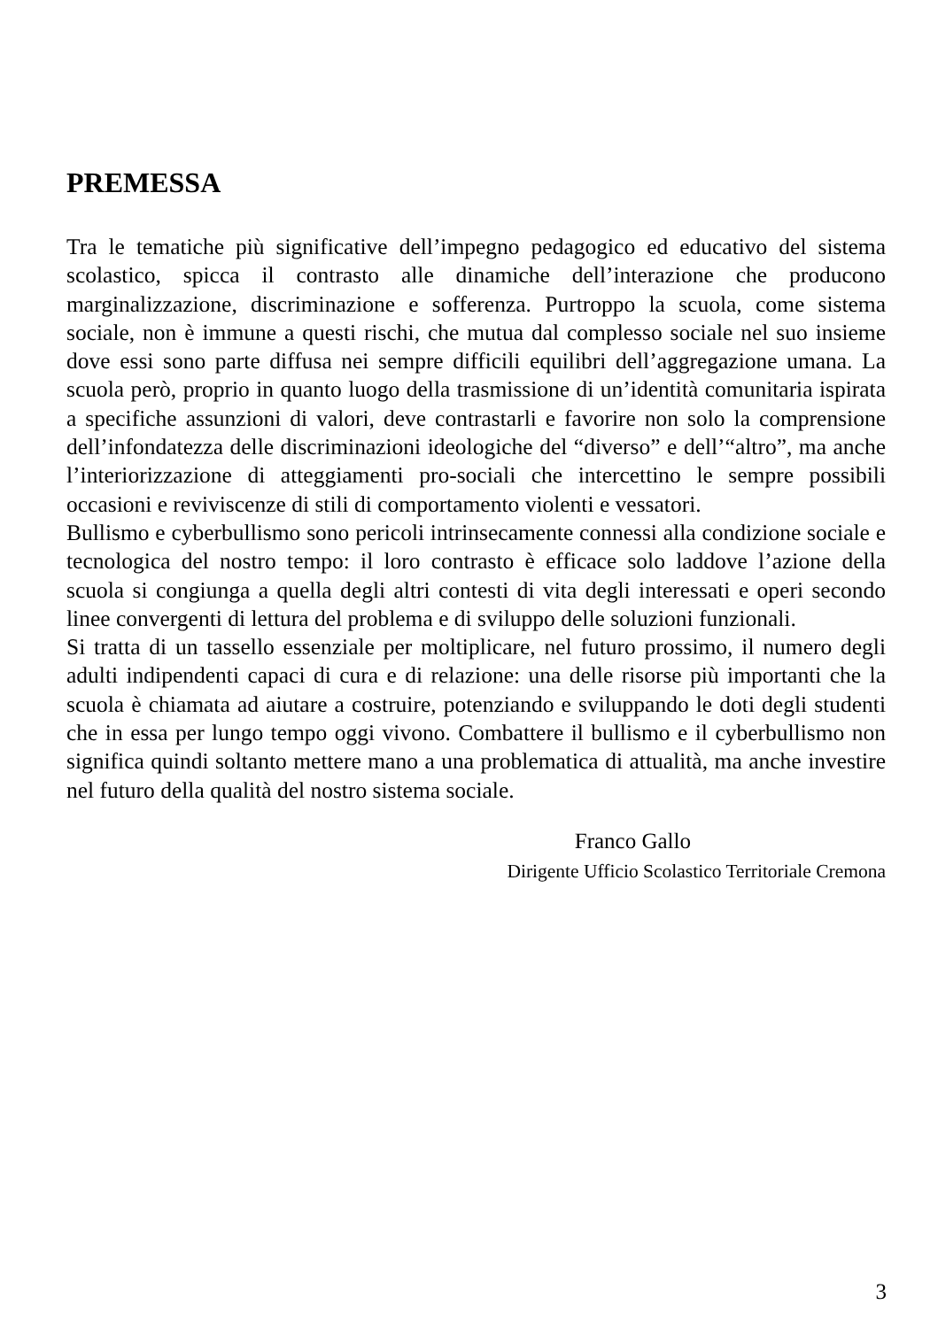PREMESSA
Tra le tematiche più significative dell’impegno pedagogico ed educativo del sistema scolastico, spicca il contrasto alle dinamiche dell’interazione che producono marginalizzazione, discriminazione e sofferenza. Purtroppo la scuola, come sistema sociale, non è immune a questi rischi, che mutua dal complesso sociale nel suo insieme dove essi sono parte diffusa nei sempre difficili equilibri dell’aggregazione umana. La scuola però, proprio in quanto luogo della trasmissione di un’identità comunitaria ispirata a specifiche assunzioni di valori, deve contrastarli e favorire non solo la comprensione dell’infondatezza delle discriminazioni ideologiche del “diverso” e dell’“altro”, ma anche l’interiorizzazione di atteggiamenti pro-sociali che intercettino le sempre possibili occasioni e reviviscenze di stili di comportamento violenti e vessatori.
Bullismo e cyberbullismo sono pericoli intrinsecamente connessi alla condizione sociale e tecnologica del nostro tempo: il loro contrasto è efficace solo laddove l’azione della scuola si congiunga a quella degli altri contesti di vita degli interessati e operi secondo linee convergenti di lettura del problema e di sviluppo delle soluzioni funzionali.
Si tratta di un tassello essenziale per moltiplicare, nel futuro prossimo, il numero degli adulti indipendenti capaci di cura e di relazione: una delle risorse più importanti che la scuola è chiamata ad aiutare a costruire, potenziando e sviluppando le doti degli studenti che in essa per lungo tempo oggi vivono. Combattere il bullismo e il cyberbullismo non significa quindi soltanto mettere mano a una problematica di attualità, ma anche investire nel futuro della qualità del nostro sistema sociale.
Franco Gallo
Dirigente Ufficio Scolastico Territoriale Cremona
3